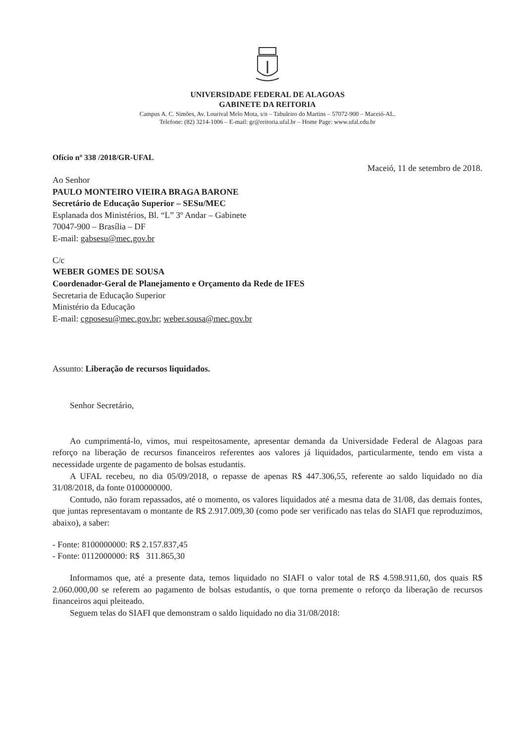UNIVERSIDADE FEDERAL DE ALAGOAS
GABINETE DA REITORIA
Campus A. C. Simões, Av. Lourival Melo Mota, s/n – Tabuleiro do Martins – 57072-900 – Maceió-AL.
Telefone: (82) 3214-1006 – E-mail: gr@reitoria.ufal.br – Home Page: www.ufal.edu.br
Ofício nº 338 /2018/GR-UFAL
Maceió, 11 de setembro de 2018.
Ao Senhor
PAULO MONTEIRO VIEIRA BRAGA BARONE
Secretário de Educação Superior – SESu/MEC
Esplanada dos Ministérios, Bl. “L” 3º Andar – Gabinete
70047-900 – Brasília – DF
E-mail: gabsesu@mec.gov.br
C/c
WEBER GOMES DE SOUSA
Coordenador-Geral de Planejamento e Orçamento da Rede de IFES
Secretaria de Educação Superior
Ministério da Educação
E-mail: cgposesu@mec.gov.br; weber.sousa@mec.gov.br
Assunto: Liberação de recursos liquidados.
Senhor Secretário,
Ao cumprimentá-lo, vimos, mui respeitosamente, apresentar demanda da Universidade Federal de Alagoas para reforço na liberação de recursos financeiros referentes aos valores já liquidados, particularmente, tendo em vista a necessidade urgente de pagamento de bolsas estudantis.
A UFAL recebeu, no dia 05/09/2018, o repasse de apenas R$ 447.306,55, referente ao saldo liquidado no dia 31/08/2018, da fonte 0100000000.
Contudo, não foram repassados, até o momento, os valores liquidados até a mesma data de 31/08, das demais fontes, que juntas representavam o montante de R$ 2.917.009,30 (como pode ser verificado nas telas do SIAFI que reproduzimos, abaixo), a saber:
- Fonte: 8100000000: R$ 2.157.837,45
- Fonte: 0112000000: R$ 311.865,30
Informamos que, até a presente data, temos liquidado no SIAFI o valor total de R$ 4.598.911,60, dos quais R$ 2.060.000,00 se referem ao pagamento de bolsas estudantis, o que torna premente o reforço da liberação de recursos financeiros aqui pleiteado.
Seguem telas do SIAFI que demonstram o saldo liquidado no dia 31/08/2018: